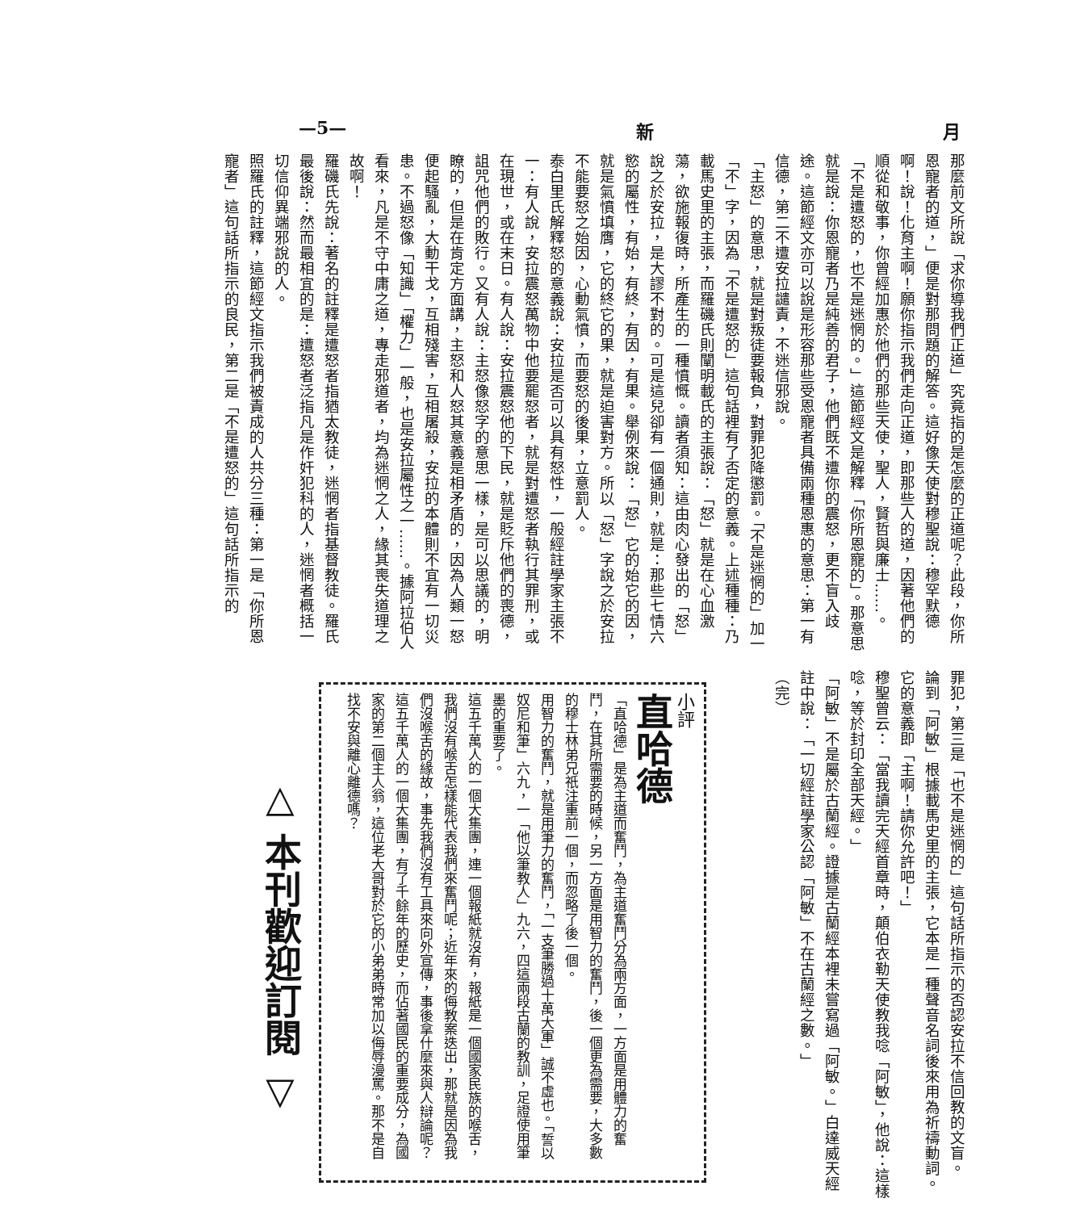—5— 新 月
那麼前文所說「求你導我們正道」究竟指的是怎麼的正道呢？此段，你所恩寵者的道，」便是對那問題的解答。這好像天使對穆聖說：穆罕默德啊！說！化育主啊！願你指示我們走向正道，即那些人的道，因著他們的順從和敬事，你曾經加惠於他們的那些天使，聖人，賢哲與廉士……。
「不是遭怒的，也不是迷惘的。」這節經文是解釋「你所恩寵的」。那意思就是說：你恩寵者乃是純善的君子，他們既不遭你的震怒，更不盲入歧途。這節經文亦可以說是形容那些受恩寵者具備兩種恩惠的意思：第一有信德，第二不遭安拉譴責，不迷信邪說。
「主怒」的意思，就是對叛徒要報負，對罪犯降懲罰。「不是迷惘的」加一「不」字，因為「不是遭怒的」這句話裡有了否定的意義。上述種種：乃載馬史里的主張，而羅磯氏則闡明載氏的主張說：「怒」就是在心血激蕩，欲施報復時，所產生的一種憤慨。讀者須知：這由肉心發出的「怒」說之於安拉，是大謬不對的。可是這兒卻有一個通則，就是：那些七情六慾的屬性，有始，有終，有因，有果。舉例來說：「怒」它的始它的因，就是氣憤填膺，它的終它的果，就是迫害對方。所以「怒」字說之於安拉不能要怒之始因，心動氣憤，而要怒的後果，立意罰人。
泰白里氏解釋怒的意義說：安拉是否可以具有怒性，一般經註學家主張不一：有人說，安拉震怒萬物中他要罷怒者，就是對遭怒者執行其罪刑，或在現世，或在末日。有人說：安拉震怒他的下民，就是貶斥他們的喪德，詛咒他們的敗行。又有人說：主怒像怒字的意思一樣，是可以思議的，明瞭的，但是在肯定方面講，主怒和人怒其意義是相矛盾的，因為人類一怒便起騷亂，大動干戈，互相殘害，互相屠殺，安拉的本體則不宜有一切災患。不過怒像「知識」「權力」一般，也是安拉屬性之一……。據阿拉伯人看來，凡是不守中庸之道，專走邪道者，均為迷惘之人，緣其喪失道理之故啊！
羅磯氏先說：著名的註釋是遭怒者指猶太教徒，迷惘者指基督教徒。羅氏最後說：然而最相宜的是：遭怒者泛指凡是作奸犯科的人，迷惘者概括一切信仰異端邪說的人。
照羅氏的註釋，這節經文指示我們被責成的人共分三種：第一是「你所恩寵者」這句話所指示的良民，第二是「不是遭怒的」這句話所指示的
罪犯，第三是「也不是迷惘的」這句話所指示的否認安拉不信回教的文盲。
論到「阿敏」根據載馬史里的主張，它本是一種聲音名詞後來用為祈禱動詞。它的意義即「主啊！請你允許吧！」
穆聖曾云：「當我讀完天經首章時，顛伯衣勒天使教我唸「阿敏」，他說：這樣唸，等於封印全部天經。」
「阿敏」不是屬於古蘭經。證據是古蘭經本裡未嘗寫過「阿敏。」白達威天經註中說：「一切經註學家公認「阿敏」不在古蘭經之數。」
（完）
小評
直哈德
「直哈德」是為主道而奮鬥，為主道奮鬥分為兩方面，一方面是用體力的奮鬥，在其所需要的時候，另一方面是用智力的奮鬥，後一個更為需要，大多數的穆士林弟兄祇注重前一個，而忽略了後一個。
用智力的奮鬥，就是用筆力的奮鬥，「一支筆勝過十萬大軍」誠不虛也。「誓以奴尼和筆」六九，一「他以筆教人」九六，四這兩段古蘭的教訓，足證使用筆墨的重要了。
這五千萬人的一個大集團，連一個報紙就沒有，報紙是一個國家民族的喉舌，我們沒有喉舌怎樣能代表我們來奮鬥呢；近年來的侮教案迭出，那就是因為我們沒喉舌的緣故，事先我們沒有工具來向外宣傳，事後拿什麼來與人辯論呢？
這五千萬人的一個大集團，有了千餘年的歷史，而佔著國民的重要成分，為國家的第二個主人翁，這位老大哥對於它的小弟弟時常加以侮辱漫罵。那不是自找不安與離心離德嗎？
△ 本刊歡迎訂閱 ▽